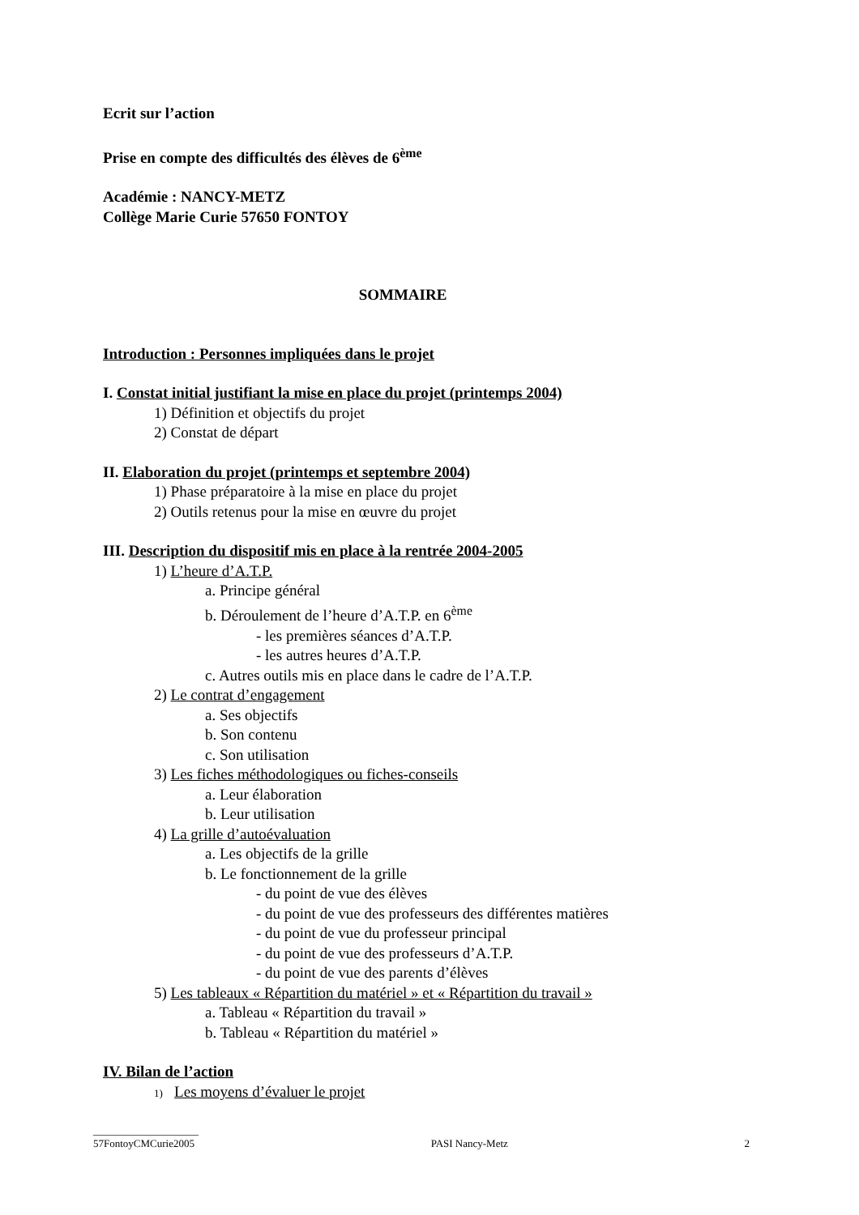Ecrit sur l’action
Prise en compte des difficultés des élèves de 6<sup>ème</sup>
Académie : NANCY-METZ
Collège Marie Curie 57650 FONTOY
SOMMAIRE
Introduction : Personnes impliquées dans le projet
I. Constat initial justifiant la mise en place du projet (printemps 2004)
1) Définition et objectifs du projet
2) Constat de départ
II. Elaboration du projet (printemps et septembre 2004)
1) Phase préparatoire à la mise en place du projet
2) Outils retenus pour la mise en œuvre du projet
III. Description du dispositif mis en place à la rentrée 2004-2005
1) L’heure d’A.T.P.
a. Principe général
b. Déroulement de l’heure d’A.T.P. en 6<sup>ème</sup>
- les premières séances d’A.T.P.
- les autres heures d’A.T.P.
c. Autres outils mis en place dans le cadre de l’A.T.P.
2) Le contrat d’engagement
a. Ses objectifs
b. Son contenu
c. Son utilisation
3) Les fiches méthodologiques ou fiches-conseils
a. Leur élaboration
b. Leur utilisation
4) La grille d’autoévaluation
a. Les objectifs de la grille
b. Le fonctionnement de la grille
- du point de vue des élèves
- du point de vue des professeurs des différentes matières
- du point de vue du professeur principal
- du point de vue des professeurs d’A.T.P.
- du point de vue des parents d’élèves
5) Les tableaux « Répartition du matériel » et « Répartition du travail »
a. Tableau « Répartition du travail »
b. Tableau « Répartition du matériel »
IV. Bilan de l’action
1) Les moyens d’évaluer le projet
____________________
57FontoyCMCurie2005 PASI Nancy-Metz 2